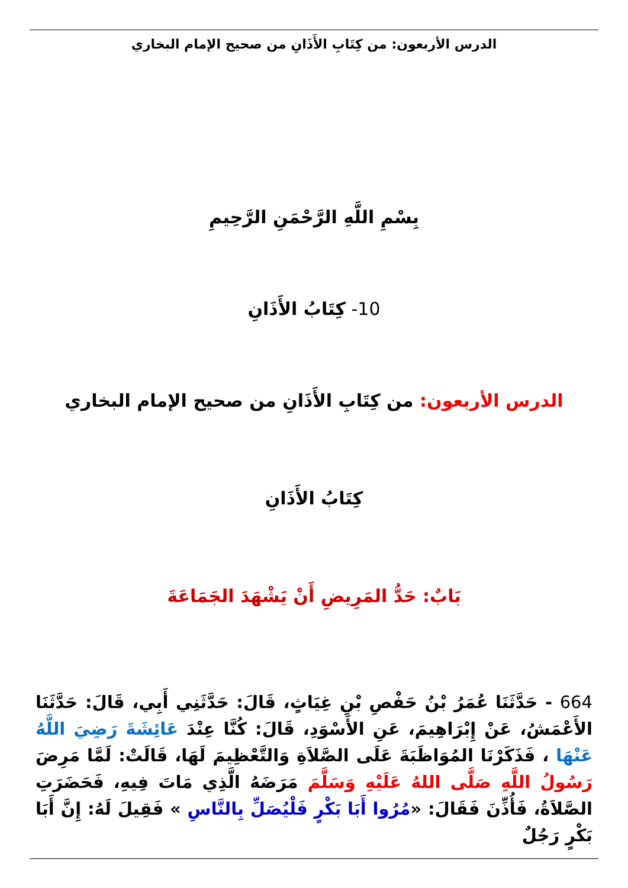الدرس الأربعون: من كِتَابِ الأَذَانِ من صحيح الإمام البخاري
بِسْمِ اللَّهِ الرَّحْمَنِ الرَّحِيمِ
10- كِتَابُ الأَذَانِ
الدرس الأربعون: من كِتَابِ الأَذَانِ من صحيح الإمام البخاري
كِتَابُ الأَذَانِ
بَابٌ: حَدُّ المَرِيضِ أَنْ يَشْهَدَ الجَمَاعَةَ
664 - حَدَّثَنَا عُمَرُ بْنُ حَفْصِ بْنِ غِيَاثٍ، قَالَ: حَدَّثَنِي أَبِي، قَالَ: حَدَّثَنَا الأَعْمَشُ، عَنْ إِبْرَاهِيمَ، عَنِ الأَسْوَدِ، قَالَ: كُنَّا عِنْدَ عَائِشَةَ رَضِيَ اللَّهُ عَنْهَا ، فَذَكَرْنَا المُوَاظَبَةَ عَلَى الصَّلاَةِ وَالتَّعْظِيمَ لَهَا، قَالَتْ: لَمَّا مَرِضَ رَسُولُ اللَّهِ صَلَّى اللهُ عَلَيْهِ وَسَلَّمَ مَرَضَهُ الَّذِي مَاتَ فِيهِ، فَحَضَرَتِ الصَّلاَةُ، فَأُذِّنَ فَقَالَ: «مُرُوا أَبَا بَكْرٍ فَلْيُصَلِّ بِالنَّاسِ » فَقِيلَ لَهُ: إِنَّ أَبَا بَكْرٍ رَجُلٌ